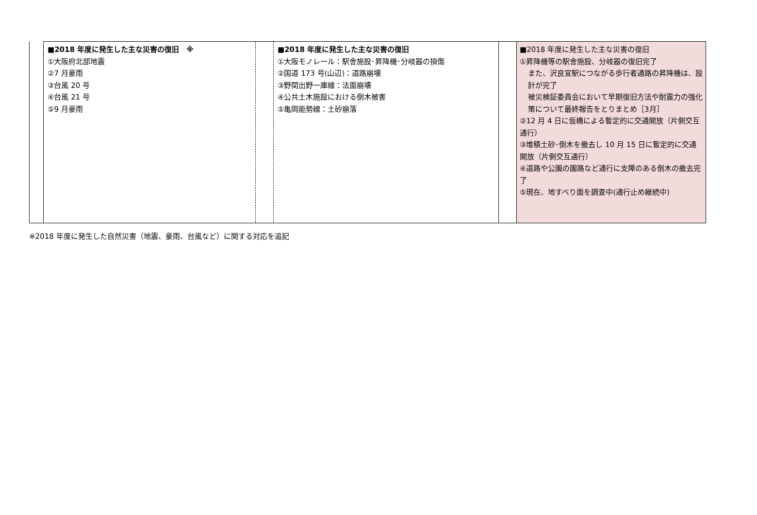| | ■2018 年度に発生した主な災害の復旧 ※ ①大阪府北部地震 ②7 月豪雨 ③台風 20 号 ④台風 21 号 ⑤9 月豪雨 | | ■2018 年度に発生した主な災害の復旧 ①大阪モノレール：駅舎施設･昇降機･分岐器の損傷 ②国道 173 号(山辺)：道路崩壊 ③野間出野一庫線：法面崩壊 ④公共土木施設における倒木被害 ⑤亀岡能勢線：土砂崩落 | | ■2018 年度に発生した主な災害の復旧 ①昇降機等の駅舎施設、分岐器の復旧完了 また、沢良宜駅につながる歩行者通路の昇降機は、設計が完了 被災検証委員会において早期復旧方法や耐震力の強化策について最終報告をとりまとめ［3月］ ②12 月 4 日に仮橋による暫定的に交通開放（片側交互通行） ③堆積土砂･倒木を撤去し 10 月 15 日に暫定的に交通開放（片側交互通行） ④道路や公園の園路など通行に支障のある倒木の撤去完了 ⑤現在、地すべり面を調査中(通行止め継続中) |
※2018 年度に発生した自然災害（地震、豪雨、台風など）に関する対応を追記